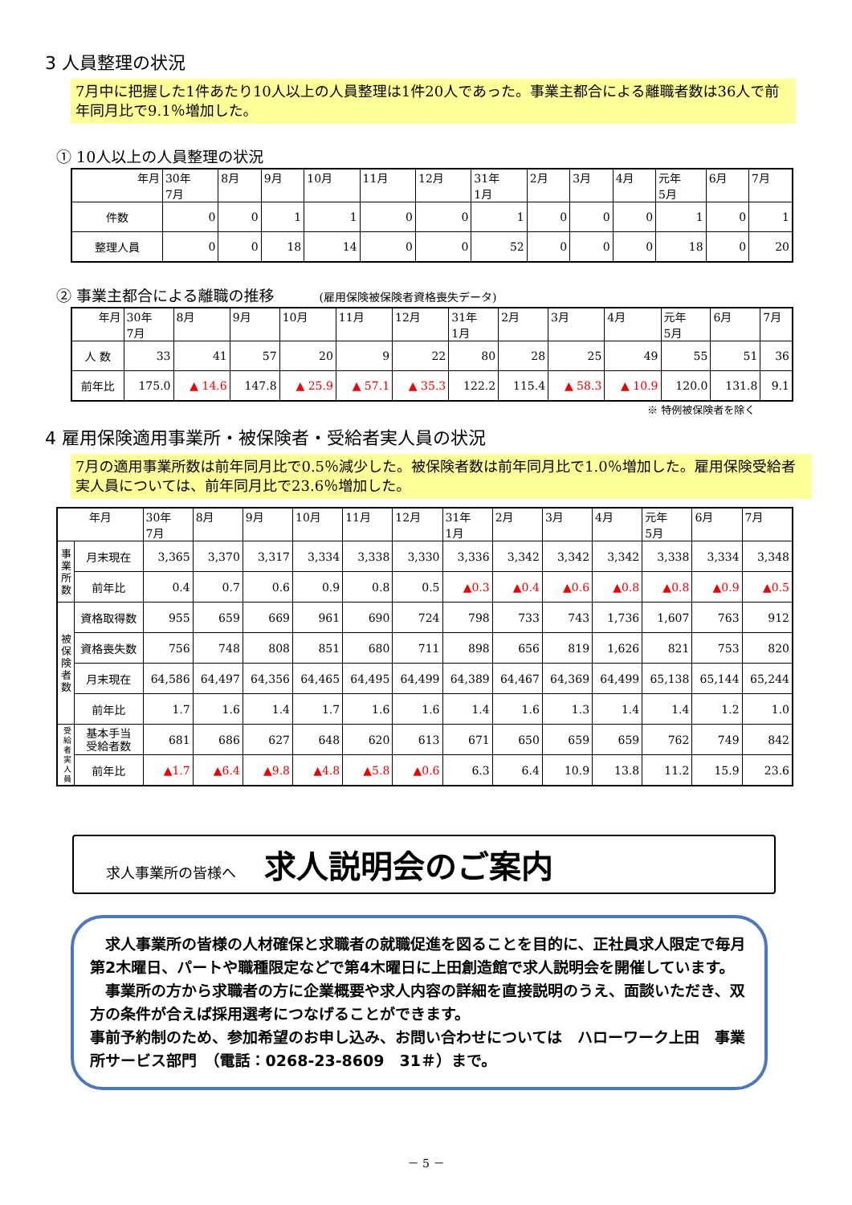3 人員整理の状況
7月中に把握した1件あたり10人以上の人員整理は1件20人であった。事業主都合による離職者数は36人で前年同月比で9.1％増加した。
① 10人以上の人員整理の状況
| 年月 | 30年 7月 | 8月 | 9月 | 10月 | 11月 | 12月 | 31年 1月 | 2月 | 3月 | 4月 | 元年 5月 | 6月 | 7月 |
| --- | --- | --- | --- | --- | --- | --- | --- | --- | --- | --- | --- | --- | --- |
| 件数 | 0 | 0 | 1 | 1 | 0 | 0 | 1 | 0 | 0 | 0 | 1 | 0 | 1 |
| 整理人員 | 0 | 0 | 18 | 14 | 0 | 0 | 52 | 0 | 0 | 0 | 18 | 0 | 20 |
② 事業主都合による離職の推移 (雇用保険被保険者資格喪失データ)
| 年月 | 30年 7月 | 8月 | 9月 | 10月 | 11月 | 12月 | 31年 1月 | 2月 | 3月 | 4月 | 元年 5月 | 6月 | 7月 |
| --- | --- | --- | --- | --- | --- | --- | --- | --- | --- | --- | --- | --- | --- |
| 人 数 | 33 | 41 | 57 | 20 | 9 | 22 | 80 | 28 | 25 | 49 | 55 | 51 | 36 |
| 前年比 | 175.0 | ▲ 14.6 | 147.8 | ▲ 25.9 | ▲ 57.1 | ▲ 35.3 | 122.2 | 115.4 | ▲ 58.3 | ▲ 10.9 | 120.0 | 131.8 | 9.1 |
※ 特例被保険者を除く
4 雇用保険適用事業所・被保険者・受給者実人員の状況
7月の適用事業所数は前年同月比で0.5％減少した。被保険者数は前年同月比で1.0％増加した。雇用保険受給者実人員については、前年同月比で23.6％増加した。
| 年月 | | 30年 7月 | 8月 | 9月 | 10月 | 11月 | 12月 | 31年 1月 | 2月 | 3月 | 4月 | 元年 5月 | 6月 | 7月 |
| --- | --- | --- | --- | --- | --- | --- | --- | --- | --- | --- | --- | --- | --- | --- |
| 事業所数 | 月末現在 | 3,365 | 3,370 | 3,317 | 3,334 | 3,338 | 3,330 | 3,336 | 3,342 | 3,342 | 3,342 | 3,338 | 3,334 | 3,348 |
| | 前年比 | 0.4 | 0.7 | 0.6 | 0.9 | 0.8 | 0.5 | ▲0.3 | ▲0.4 | ▲0.6 | ▲0.8 | ▲0.8 | ▲0.9 | ▲0.5 |
| 被保険者数 | 資格取得数 | 955 | 659 | 669 | 961 | 690 | 724 | 798 | 733 | 743 | 1,736 | 1,607 | 763 | 912 |
| | 資格喪失数 | 756 | 748 | 808 | 851 | 680 | 711 | 898 | 656 | 819 | 1,626 | 821 | 753 | 820 |
| | 月末現在 | 64,586 | 64,497 | 64,356 | 64,465 | 64,495 | 64,499 | 64,389 | 64,467 | 64,369 | 64,499 | 65,138 | 65,144 | 65,244 |
| | 前年比 | 1.7 | 1.6 | 1.4 | 1.7 | 1.6 | 1.6 | 1.4 | 1.6 | 1.3 | 1.4 | 1.4 | 1.2 | 1.0 |
| 受給者実人員 | 基本手当 受給者数 | 681 | 686 | 627 | 648 | 620 | 613 | 671 | 650 | 659 | 659 | 762 | 749 | 842 |
| | 前年比 | ▲1.7 | ▲6.4 | ▲9.8 | ▲4.8 | ▲5.8 | ▲0.6 | 6.3 | 6.4 | 10.9 | 13.8 | 11.2 | 15.9 | 23.6 |
求人事業所の皆様へ 求人説明会のご案内
　求人事業所の皆様の人材確保と求職者の就職促進を図ることを目的に、正社員求人限定で毎月第2木曜日、パートや職種限定などで第4木曜日に上田創造館で求人説明会を開催しています。
　事業所の方から求職者の方に企業概要や求人内容の詳細を直接説明のうえ、面談いただき、双方の条件が合えば採用選考につなげることができます。
事前予約制のため、参加希望のお申し込み、お問い合わせについては　ハローワーク上田　事業所サービス部門　（電話：0268-23-8609　31＃）まで。
－ 5 －